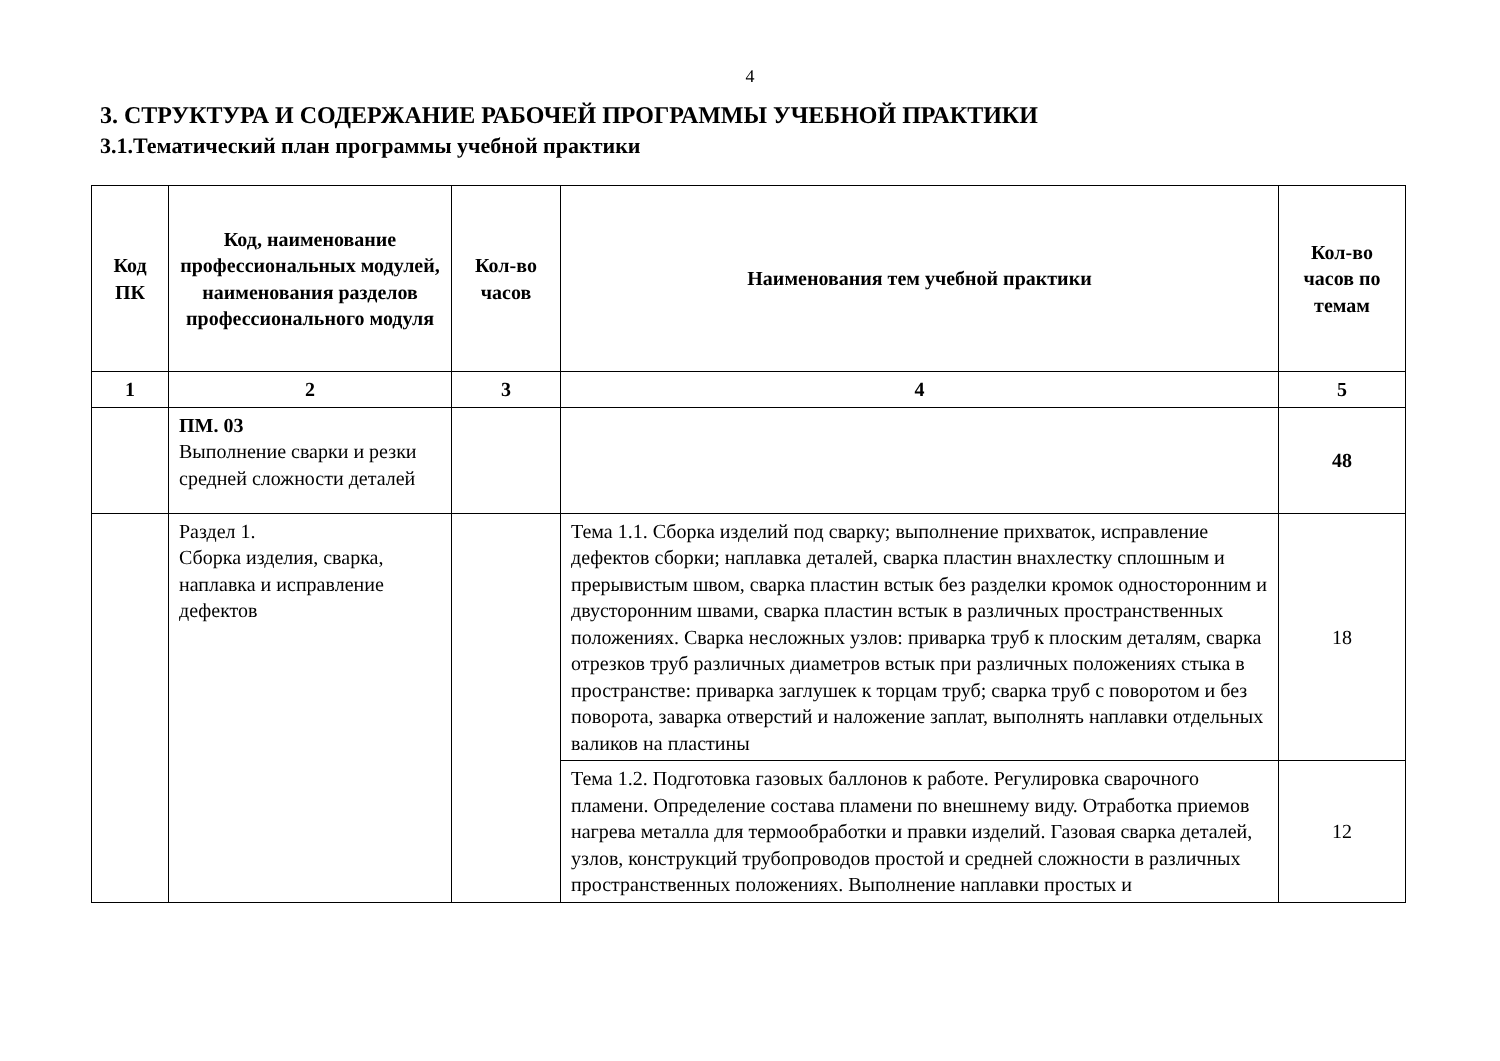4
3. СТРУКТУРА И СОДЕРЖАНИЕ РАБОЧЕЙ ПРОГРАММЫ УЧЕБНОЙ ПРАКТИКИ
3.1.Тематический план программы учебной практики
| Код ПК | Код, наименование профессиональных модулей, наименования разделов профессионального модуля | Кол-во часов | Наименования тем учебной практики | Кол-во часов по темам |
| --- | --- | --- | --- | --- |
| 1 | 2 | 3 | 4 | 5 |
| | ПМ. 03 Выполнение сварки и резки средней сложности деталей | | | 48 |
| | Раздел 1. Сборка изделия, сварка, наплавка и исправление дефектов | | Тема 1.1. Сборка изделий под сварку; выполнение прихваток, исправление дефектов сборки; наплавка деталей, сварка пластин внахлестку сплошным и прерывистым швом, сварка пластин встык без разделки кромок односторонним и двусторонним швами, сварка пластин встык в различных пространственных положениях. Сварка несложных узлов: приварка труб к плоским деталям, сварка отрезков труб различных диаметров встык при различных положениях стыка в пространстве: приварка заглушек к торцам труб; сварка труб с поворотом и без поворота, заварка отверстий и наложение заплат, выполнять наплавки отдельных валиков на пластины | 18 |
| | | | Тема 1.2. Подготовка газовых баллонов к работе. Регулировка сварочного пламени. Определение состава пламени по внешнему виду. Отработка приемов нагрева металла для термообработки и правки изделий. Газовая сварка деталей, узлов, конструкций трубопроводов простой и средней сложности в различных пространственных положениях. Выполнение наплавки простых и | 12 |